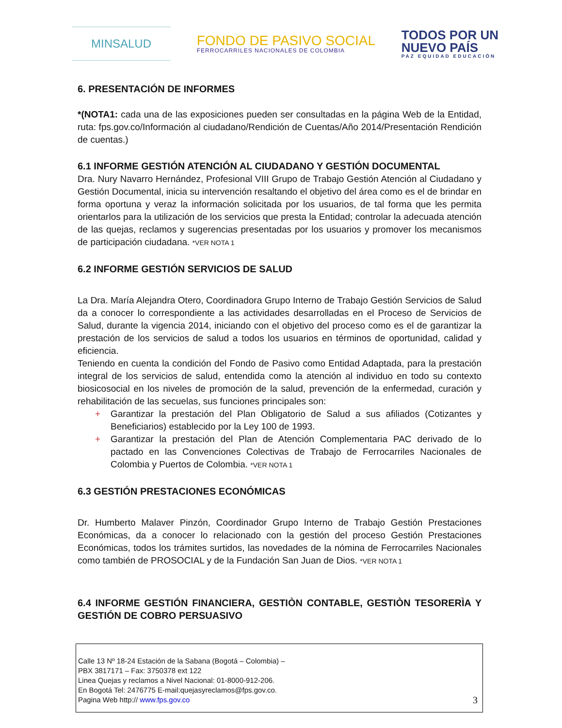MINSALUD
FONDO DE PASIVO SOCIAL
FERROCARRILES NACIONALES DE COLOMBIA
TODOS POR UN
NUEVO PAÍS
PAZ EQUIDAD EDUCACIÓN
6. PRESENTACIÓN DE INFORMES
*(NOTA1: cada una de las exposiciones pueden ser consultadas en la página Web de la Entidad, ruta: fps.gov.co/Información al ciudadano/Rendición de Cuentas/Año 2014/Presentación Rendición de cuentas.)
6.1 INFORME GESTIÓN ATENCIÓN AL CIUDADANO Y GESTIÓN DOCUMENTAL
Dra. Nury Navarro Hernández, Profesional VIII Grupo de Trabajo Gestión Atención al Ciudadano y Gestión Documental, inicia su intervención resaltando el objetivo del área como es el de brindar en forma oportuna y veraz la información solicitada por los usuarios, de tal forma que les permita orientarlos para la utilización de los servicios que presta la Entidad; controlar la adecuada atención de las quejas, reclamos y sugerencias presentadas por los usuarios y promover los mecanismos de participación ciudadana. *VER NOTA 1
6.2 INFORME GESTIÓN SERVICIOS DE SALUD
La Dra. María Alejandra Otero, Coordinadora Grupo Interno de Trabajo Gestión Servicios de Salud da a conocer lo correspondiente a las actividades desarrolladas en el Proceso de Servicios de Salud, durante la vigencia 2014, iniciando con el objetivo del proceso como es el de garantizar la prestación de los servicios de salud a todos los usuarios en términos de oportunidad, calidad y eficiencia.
Teniendo en cuenta la condición del Fondo de Pasivo como Entidad Adaptada, para la prestación integral de los servicios de salud, entendida como la atención al individuo en todo su contexto biosicosocial en los niveles de promoción de la salud, prevención de la enfermedad, curación y rehabilitación de las secuelas, sus funciones principales son:
+ Garantizar la prestación del Plan Obligatorio de Salud a sus afiliados (Cotizantes y Beneficiarios) establecido por la Ley 100 de 1993.
+ Garantizar la prestación del Plan de Atención Complementaria PAC derivado de lo pactado en las Convenciones Colectivas de Trabajo de Ferrocarriles Nacionales de Colombia y Puertos de Colombia. *VER NOTA 1
6.3 GESTIÓN PRESTACIONES ECONÓMICAS
Dr. Humberto Malaver Pinzón, Coordinador Grupo Interno de Trabajo Gestión Prestaciones Económicas, da a conocer lo relacionado con la gestión del proceso Gestión Prestaciones Económicas, todos los trámites surtidos, las novedades de la nómina de Ferrocarriles Nacionales como también de PROSOCIAL y de la Fundación San Juan de Dios. *VER NOTA 1
6.4 INFORME GESTIÓN FINANCIERA, GESTIÒN CONTABLE, GESTIÒN TESORERÌA Y GESTIÓN DE COBRO PERSUASIVO
Calle 13 Nº 18-24 Estación de la Sabana (Bogotá – Colombia) –
PBX 3817171 – Fax: 3750378 ext 122
Linea Quejas y reclamos a Nivel Nacional: 01-8000-912-206.
En Bogotá Tel: 2476775 E-mail:quejasyreclamos@fps.gov.co.
Pagina Web http:// www.fps.gov.co
3